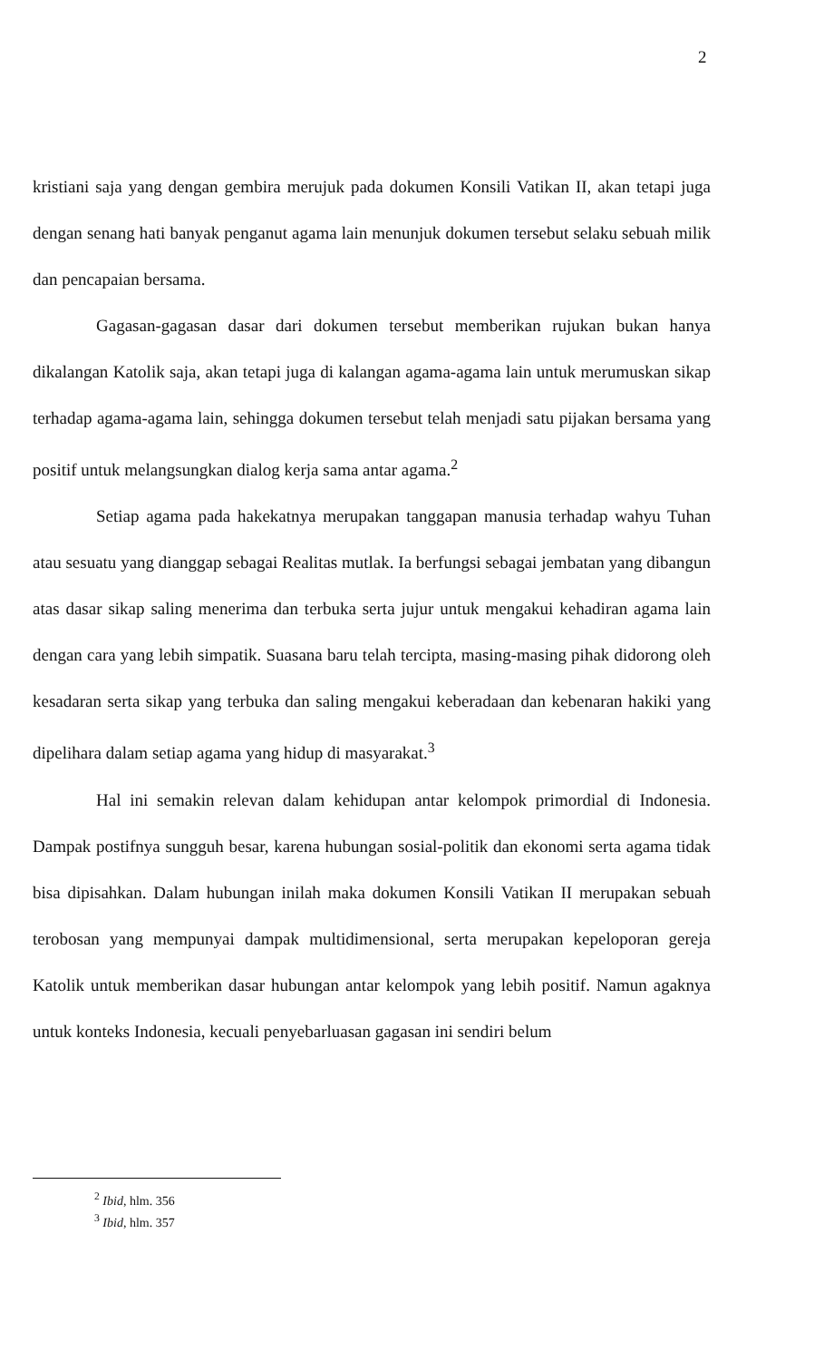2
kristiani saja yang dengan gembira merujuk pada dokumen Konsili Vatikan II, akan tetapi juga dengan senang hati banyak penganut agama lain menunjuk dokumen tersebut selaku sebuah milik dan pencapaian bersama.
Gagasan-gagasan dasar dari dokumen tersebut memberikan rujukan bukan hanya dikalangan Katolik saja, akan tetapi juga di kalangan agama-agama lain untuk merumuskan sikap terhadap agama-agama lain, sehingga dokumen tersebut telah menjadi satu pijakan bersama yang positif untuk melangsungkan dialog kerja sama antar agama.<sup>2</sup>
Setiap agama pada hakekatnya merupakan tanggapan manusia terhadap wahyu Tuhan atau sesuatu yang dianggap sebagai Realitas mutlak. Ia berfungsi sebagai jembatan yang dibangun atas dasar sikap saling menerima dan terbuka serta jujur untuk mengakui kehadiran agama lain dengan cara yang lebih simpatik. Suasana baru telah tercipta, masing-masing pihak didorong oleh kesadaran serta sikap yang terbuka dan saling mengakui keberadaan dan kebenaran hakiki yang dipelihara dalam setiap agama yang hidup di masyarakat.<sup>3</sup>
Hal ini semakin relevan dalam kehidupan antar kelompok primordial di Indonesia. Dampak postifnya sungguh besar, karena hubungan sosial-politik dan ekonomi serta agama tidak bisa dipisahkan. Dalam hubungan inilah maka dokumen Konsili Vatikan II merupakan sebuah terobosan yang mempunyai dampak multidimensional, serta merupakan kepeloporan gereja Katolik untuk memberikan dasar hubungan antar kelompok yang lebih positif. Namun agaknya untuk konteks Indonesia, kecuali penyebarluasan gagasan ini sendiri belum
<sup>2</sup> Ibid, hlm. 356
<sup>3</sup> Ibid, hlm. 357